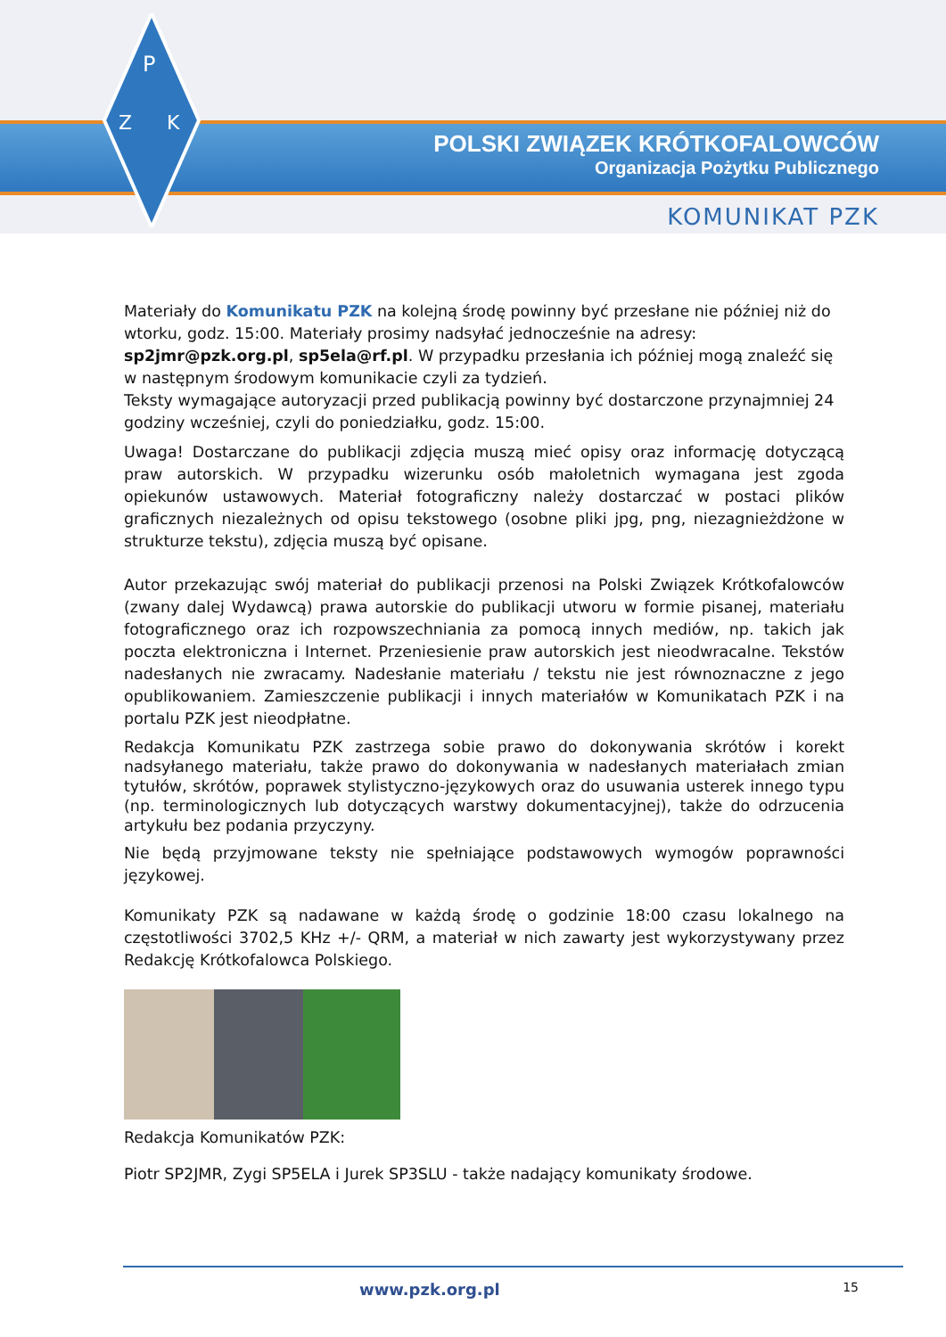P
Z
K
POLSKI ZWIĄZEK KRÓTKOFALOWCÓW
Organizacja Pożytku Publicznego
KOMUNIKAT PZK
Materiały do Komunikatu PZK na kolejną środę powinny być przesłane nie później niż do wtorku, godz. 15:00. Materiały prosimy nadsyłać jednocześnie na adresy: sp2jmr@pzk.org.pl, sp5ela@rf.pl. W przypadku przesłania ich później mogą znaleźć się w następnym środowym komunikacie czyli za tydzień.
Teksty wymagające autoryzacji przed publikacją powinny być dostarczone przynajmniej 24 godziny wcześniej, czyli do poniedziałku, godz. 15:00.
Uwaga! Dostarczane do publikacji zdjęcia muszą mieć opisy oraz informację dotyczącą praw autorskich. W przypadku wizerunku osób małoletnich wymagana jest zgoda opiekunów ustawowych. Materiał fotograficzny należy dostarczać w postaci plików graficznych niezależnych od opisu tekstowego (osobne pliki jpg, png, niezagnieżdżone w strukturze tekstu), zdjęcia muszą być opisane.
Autor przekazując swój materiał do publikacji przenosi na Polski Związek Krótkofalowców (zwany dalej Wydawcą) prawa autorskie do publikacji utworu w formie pisanej, materiału fotograficznego oraz ich rozpowszechniania za pomocą innych mediów, np. takich jak poczta elektroniczna i Internet. Przeniesienie praw autorskich jest nieodwracalne. Tekstów nadesłanych nie zwracamy. Nadesłanie materiału / tekstu nie jest równoznaczne z jego opublikowaniem. Zamieszczenie publikacji i innych materiałów w Komunikatach PZK i na portalu PZK jest nieodpłatne.
Redakcja Komunikatu PZK zastrzega sobie prawo do dokonywania skrótów i korekt nadsyłanego materiału, także prawo do dokonywania w nadesłanych materiałach zmian tytułów, skrótów, poprawek stylistyczno-językowych oraz do usuwania usterek innego typu (np. terminologicznych lub dotyczących warstwy dokumentacyjnej), także do odrzucenia artykułu bez podania przyczyny.
Nie będą przyjmowane teksty nie spełniające podstawowych wymogów poprawności językowej.
Komunikaty PZK są nadawane w każdą środę o godzinie 18:00 czasu lokalnego na częstotliwości 3702,5 KHz +/- QRM, a materiał w nich zawarty jest wykorzystywany przez Redakcję Krótkofalowca Polskiego.
Redakcja Komunikatów PZK:
Piotr SP2JMR, Zygi SP5ELA i Jurek SP3SLU - także nadający komunikaty środowe.
www.pzk.org.pl 15